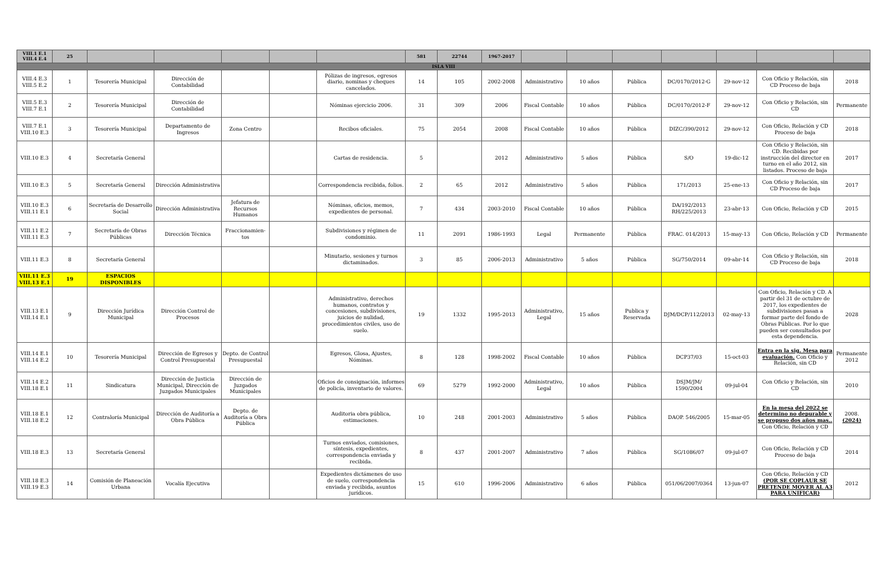| VIII.1 E.1 VIII.4 E.4 | 25 | | | | | | 581 | 22744 | 1967-2017 | | | | | | | |
| ISLA VIII | | | | | | | | | | | | | | | | |
| VIII.4 E.3 VIII.5 E.2 | 1 | Tesorería Municipal | Dirección de Contabilidad | | | Pólizas de ingresos, egresos diario, nominas y cheques cancelados. | 14 | 105 | 2002-2008 | Administrativo | 10 años | Pública | DC/0170/2012-G | 29-nov-12 | Con Oficio y Relación, sin CD Proceso de baja | 2018 |
| VIII.5 E.3 VIII.7 E.1 | 2 | Tesorería Municipal | Dirección de Contabilidad | | | Nóminas ejercicio 2006. | 31 | 309 | 2006 | Fiscal Contable | 10 años | Pública | DC/0170/2012-F | 29-nov-12 | Con Oficio y Relación, sin CD | Permanente |
| VIII.7 E.1 VIII.10 E.3 | 3 | Tesorería Municipal | Departamento de Ingresos | Zona Centro | | Recibos oficiales. | 75 | 2054 | 2008 | Fiscal Contable | 10 años | Pública | DIZC/390/2012 | 29-nov-12 | Con Oficio, Relación y CD Proceso de baja | 2018 |
| VIII.10 E.3 | 4 | Secretaría General | | | | Cartas de residencia. | 5 | | 2012 | Administrativo | 5 años | Pública | S/O | 19-dic-12 | Con Oficio y Relación, sin CD. Recibidas por instrucción del director en turno en el año 2012, sin listados. Proceso de baja | 2017 |
| VIII.10 E.3 | 5 | Secretaría General | Dirección Administrativa | | | Correspondencia recibida, folios. | 2 | 65 | 2012 | Administrativo | 5 años | Pública | 171/2013 | 25-ene-13 | Con Oficio y Relación, sin CD Proceso de baja | 2017 |
| VIII.10 E.3 VIII.11 E.1 | 6 | Secretaría de Desarrollo Social | Dirección Administrativa | Jefatura de Recursos Humanos | | Nóminas, oficios, memos, expedientes de personal. | 7 | 434 | 2003-2010 | Fiscal Contable | 10 años | Pública | DA/192/2013 RH/225/2013 | 23-abr-13 | Con Oficio, Relación y CD | 2015 |
| VIII.11 E.2 VIII.11 E.3 | 7 | Secretaría de Obras Públicas | Dirección Técnica | Fraccionamien-tos | | Subdivisiones y régimen de condominio. | 11 | 2091 | 1986-1993 | Legal | Permanente | Pública | FRAC. 014/2013 | 15-may-13 | Con Oficio, Relación y CD | Permanente |
| VIII.11 E.3 | 8 | Secretaría General | | | | Minutario, sesiones y turnos dictaminados. | 3 | 85 | 2006-2013 | Administrativo | 5 años | Pública | SG/750/2014 | 09-abr-14 | Con Oficio y Relación, sin CD Proceso de baja | 2018 |
| VIII.11 E.3 VIII.13 E.1 | 19 | ESPACIOS DISPONIBLES | | | | | | | | | | | | | | |
| VIII.13 E.1 VIII.14 E.1 | 9 | Dirección Jurídica Municipal | Dirección Control de Procesos | | | Administrativo, derechos humanos, contratos y concesiones, subdivisiones, juicios de nulidad, procedimientos civiles, uso de suelo. | 19 | 1332 | 1995-2013 | Administrativo, Legal | 15 años | Publica y Reservada | DJM/DCP/112/2013 | 02-may-13 | Con Oficio, Relación y CD. A partir del 31 de octubre de 2017, los expedientes de subdivisiones pasan a formar parte del fondo de Obras Públicas. Por lo que pueden ser consultados por esta dependencia. | 2028 |
| VIII.14 E.1 VIII.14 E.2 | 10 | Tesorería Municipal | Dirección de Egresos y Control Presupuestal | Depto. de Control Presupuestal | | Egresos, Glosa, Ajustes, Nóminas. | 8 | 128 | 1998-2002 | Fiscal Contable | 10 años | Pública | DCP37/03 | 15-oct-03 | Entra en la sig. Mesa para evaluación. Con Oficio y Relación, sin CD | Permanente 2012 |
| VIII.14 E.2 VIII.18 E.1 | 11 | Sindicatura | Dirección de Justicia Municipal, Dirección de Juzgados Municipales | Dirección de Juzgados Municipales | | Oficios de consignación, informes de policía, inventario de valores. | 69 | 5279 | 1992-2000 | Administrativo, Legal | 10 años | Pública | DSJM/JM/ 1590/2004 | 09-jul-04 | Con Oficio y Relación, sin CD | 2010 |
| VIII.18 E.1 VIII.18 E.2 | 12 | Contraloría Municipal | Dirección de Auditoría a Obra Pública | Depto. de Auditoría a Obra Pública | | Auditoria obra pública, estimaciones. | 10 | 248 | 2001-2003 | Administrativo | 5 años | Pública | DAOP. 546/2005 | 15-mar-05 | En la mesa del 2022 se determino no depurable y se propuso dos años mas.. Con Oficio, Relación y CD | 2008. (2024) |
| VIII.18 E.3 | 13 | Secretaría General | | | | Turnos enviados, comisiones, síntesis, expedientes, correspondencia enviada y recibida. | 8 | 437 | 2001-2007 | Administrativo | 7 años | Pública | SG/1086/07 | 09-jul-07 | Con Oficio, Relación y CD Proceso de baja | 2014 |
| VIII.18 E.3 VIII.19 E.3 | 14 | Comisión de Planeación Urbana | Vocalía Ejecutiva | | | Expedientes dictámenes de uso de suelo, correspondencia enviada y recibida, asuntos jurídicos. | 15 | 610 | 1996-2006 | Administrativo | 6 años | Pública | 051/06/2007/0364 | 13-jun-07 | Con Oficio, Relación y CD (POR SE COPLAUR SE PRETENDE MOVER AL A3 PARA UNIFICAR) | 2012 |